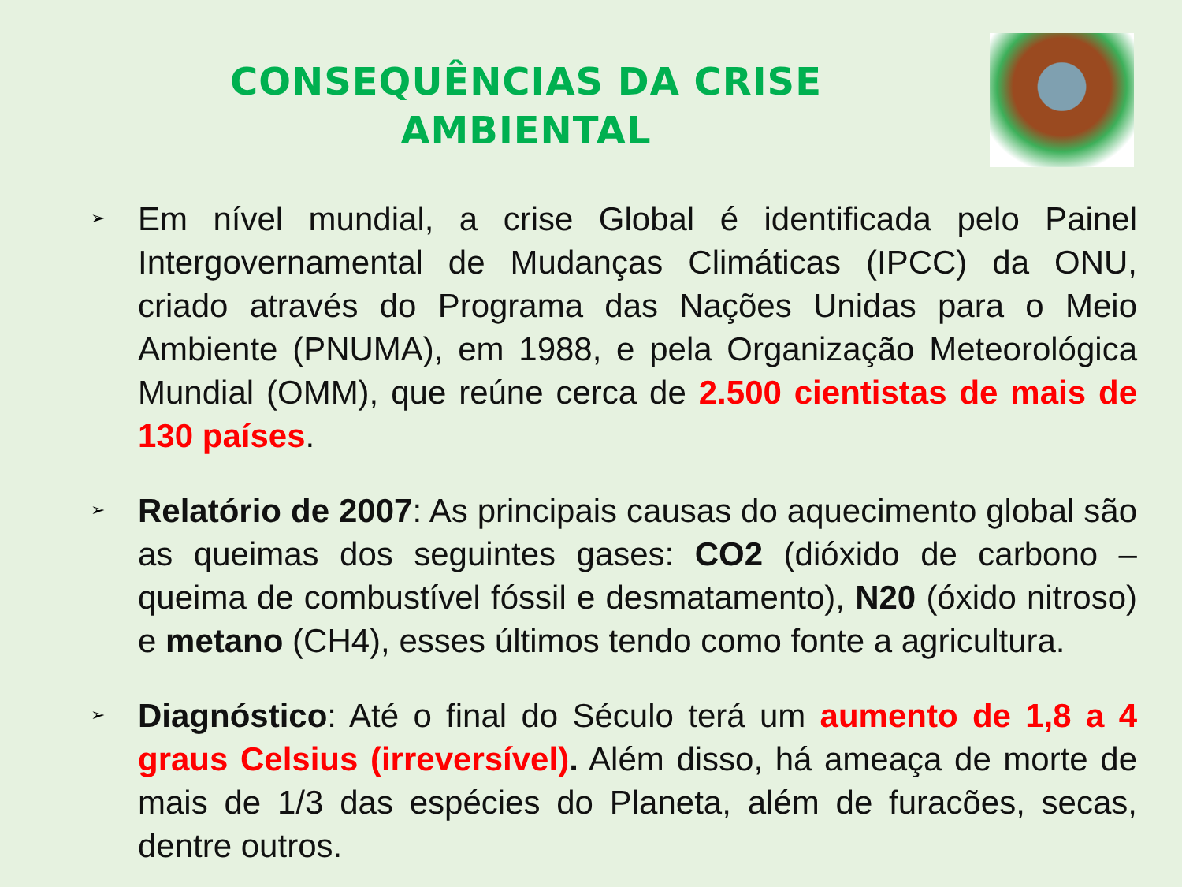CONSEQUÊNCIAS DA CRISE AMBIENTAL
➢
Em nível mundial, a crise Global é identificada pelo Painel Intergovernamental de Mudanças Climáticas (IPCC) da ONU, criado através do Programa das Nações Unidas para o Meio Ambiente (PNUMA), em 1988, e pela Organização Meteorológica Mundial (OMM), que reúne cerca de 2.500 cientistas de mais de 130 países.
➢
Relatório de 2007: As principais causas do aquecimento global são as queimas dos seguintes gases: CO2 (dióxido de carbono – queima de combustível fóssil e desmatamento), N20 (óxido nitroso) e metano (CH4), esses últimos tendo como fonte a agricultura.
➢
Diagnóstico: Até o final do Século terá um aumento de 1,8 a 4 graus Celsius (irreversível). Além disso, há ameaça de morte de mais de 1/3 das espécies do Planeta, além de furacões, secas, dentre outros.